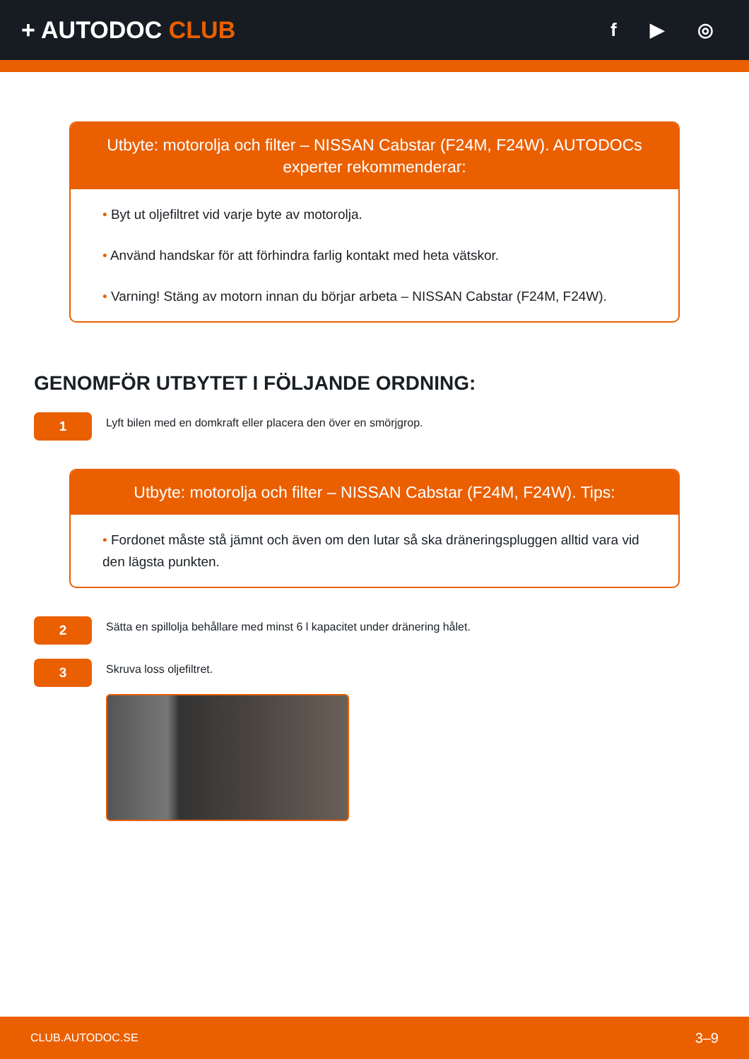+ AUTODOC CLUB
f ▶ ◎
Utbyte: motorolja och filter – NISSAN Cabstar (F24M, F24W). AUTODOCs experter rekommenderar:
• Byt ut oljefiltret vid varje byte av motorolja.
• Använd handskar för att förhindra farlig kontakt med heta vätskor.
• Varning! Stäng av motorn innan du börjar arbeta – NISSAN Cabstar (F24M, F24W).
GENOMFÖR UTBYTET I FÖLJANDE ORDNING:
1
Lyft bilen med en domkraft eller placera den över en smörjgrop.
Utbyte: motorolja och filter – NISSAN Cabstar (F24M, F24W). Tips:
• Fordonet måste stå jämnt och även om den lutar så ska dräneringspluggen alltid vara vid den lägsta punkten.
2
Sätta en spillolja behållare med minst 6 l kapacitet under dränering hålet.
3
Skruva loss oljefiltret.
CLUB.AUTODOC.SE 3–9